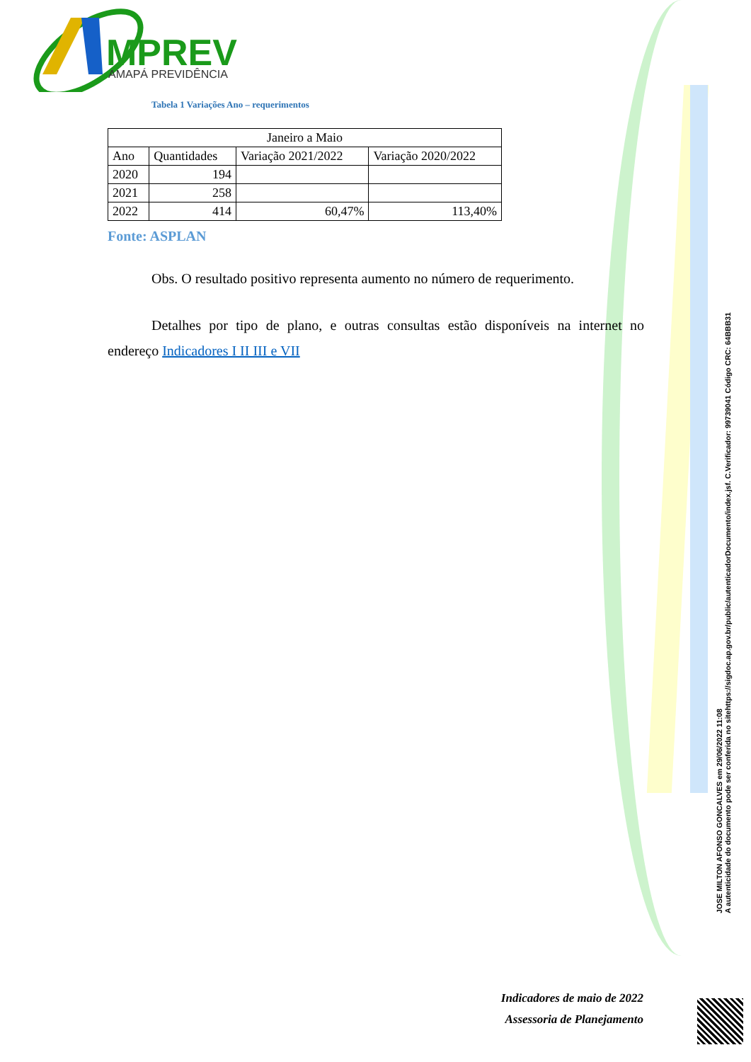MPREV
AMAPÁ PREVIDÊNCIA
Tabela 1 Variações Ano – requerimentos
| Janeiro a Maio | | | |
| Ano | Quantidades | Variação 2021/2022 | Variação 2020/2022 |
| 2020 | 194 | | |
| 2021 | 258 | | |
| 2022 | 414 | 60,47% | 113,40% |
Fonte: ASPLAN
Obs. O resultado positivo representa aumento no número de requerimento.
Detalhes por tipo de plano, e outras consultas estão disponíveis na internet no endereço Indicadores I II III e VII
JOSE MILTON AFONSO GONCALVES em 29/06/2022 11:08
A autenticidade do documento pode ser conferida no sitehttps://sigdoc.ap.gov.br/public/autenticadorDocumento/index.jsf. C.Verificador: 99739041 Código CRC: 64BBB31
Indicadores de maio de 2022
Assessoria de Planejamento